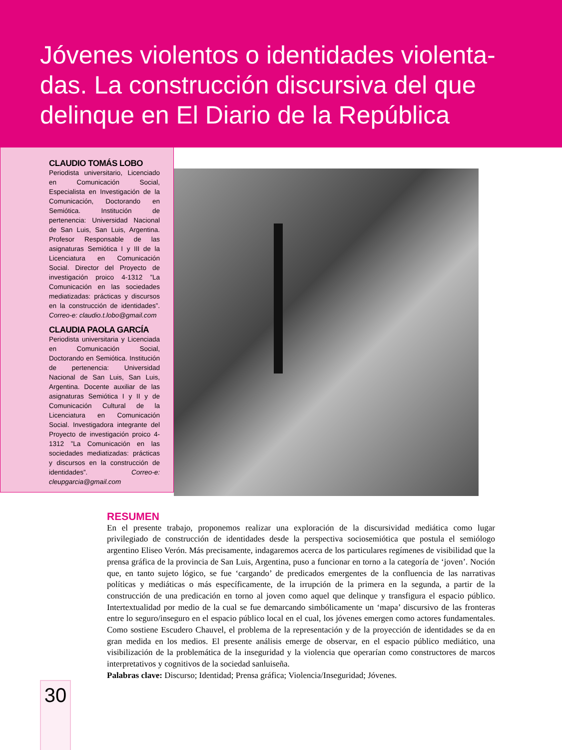Jóvenes violentos o identidades violenta-das. La construcción discursiva del que delinque en El Diario de la República
CLAUDIO TOMÁS LOBO
Periodista universitario, Licenciado en Comunicación Social, Especialista en Investigación de la Comunicación, Doctorando en Semiótica. Institución de pertenencia: Universidad Nacional de San Luis, San Luis, Argentina. Profesor Responsable de las asignaturas Semiótica I y III de la Licenciatura en Comunicación Social. Director del Proyecto de investigación proico 4-1312 ”La Comunicación en las sociedades mediatizadas: prácticas y discursos en la construcción de identidades”. Correo-e: claudio.t.lobo@gmail.com
CLAUDIA PAOLA GARCÍA
Periodista universitaria y Licenciada en Comunicación Social, Doctorando en Semiótica. Institución de pertenencia: Universidad Nacional de San Luis, San Luis, Argentina. Docente auxiliar de las asignaturas Semiótica I y II y de Comunicación Cultural de la Licenciatura en Comunicación Social. Investigadora integrante del Proyecto de investigación proico 4-1312 ”La Comunicación en las sociedades mediatizadas: prácticas y discursos en la construcción de identidades”. Correo-e: cleupgarcia@gmail.com
RESUMEN
En el presente trabajo, proponemos realizar una exploración de la discursividad mediática como lugar privilegiado de construcción de identidades desde la perspectiva sociosemiótica que postula el semiólogo argentino Eliseo Verón. Más precisamente, indagaremos acerca de los particulares regímenes de visibilidad que la prensa gráfica de la provincia de San Luis, Argentina, puso a funcionar en torno a la categoría de ‘joven’. Noción que, en tanto sujeto lógico, se fue ‘cargando’ de predicados emergentes de la confluencia de las narrativas políticas y mediáticas o más específicamente, de la irrupción de la primera en la segunda, a partir de la construcción de una predicación en torno al joven como aquel que delinque y transfigura el espacio público. Intertextualidad por medio de la cual se fue demarcando simbólicamente un ‘mapa’ discursivo de las fronteras entre lo seguro/inseguro en el espacio público local en el cual, los jóvenes emergen como actores fundamentales. Como sostiene Escudero Chauvel, el problema de la representación y de la proyección de identidades se da en gran medida en los medios. El presente análisis emerge de observar, en el espacio público mediático, una visibilización de la problemática de la inseguridad y la violencia que operarían como constructores de marcos interpretativos y cognitivos de la sociedad sanluiseña.
Palabras clave: Discurso; Identidad; Prensa gráfica; Violencia/Inseguridad; Jóvenes.
30